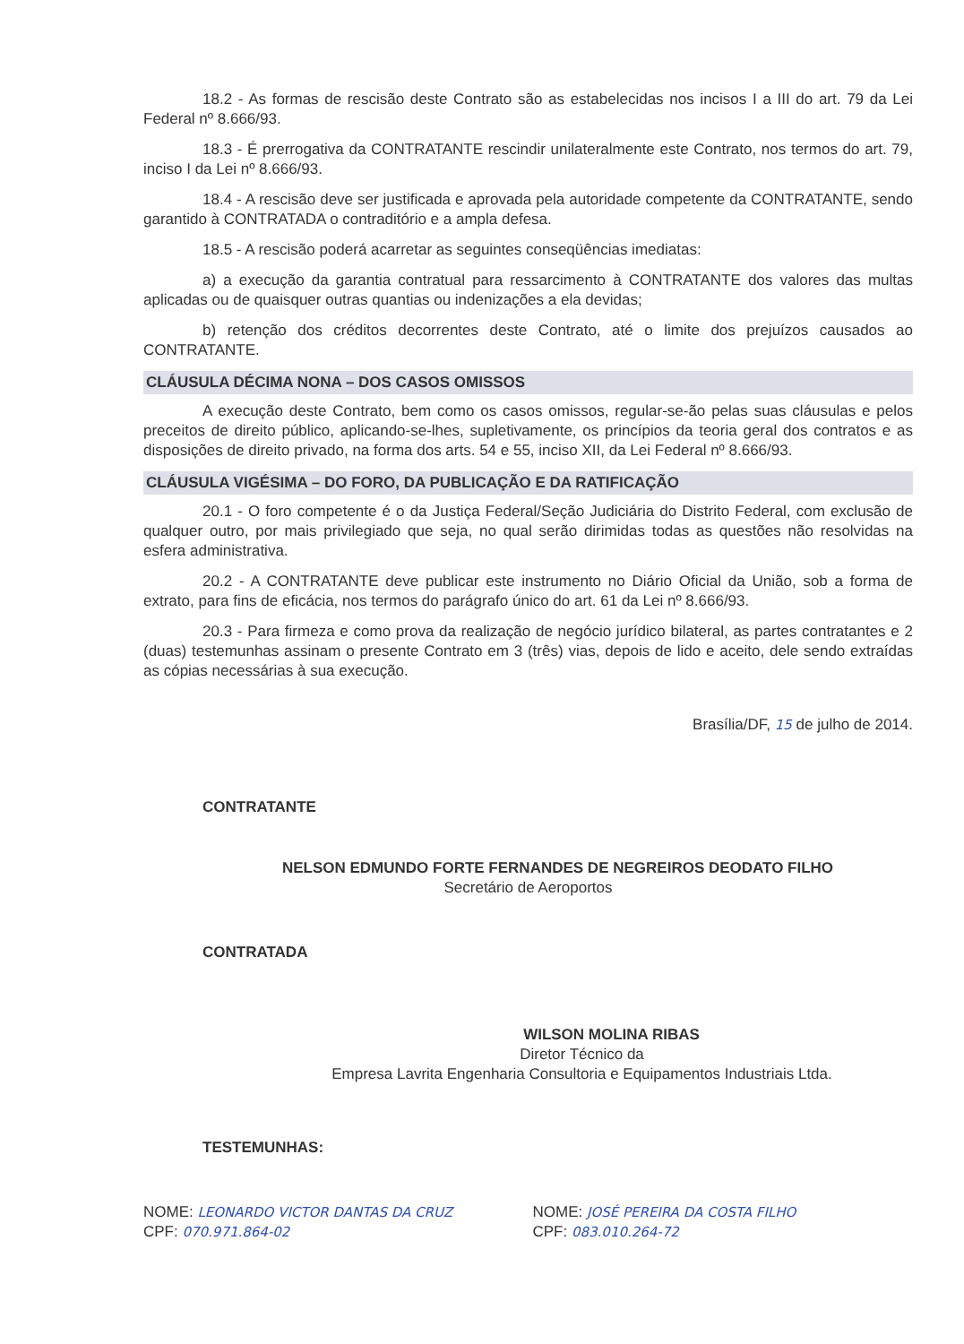18.2 - As formas de rescisão deste Contrato são as estabelecidas nos incisos I a III do art. 79 da Lei Federal nº 8.666/93.
18.3 - É prerrogativa da CONTRATANTE rescindir unilateralmente este Contrato, nos termos do art. 79, inciso I da Lei nº 8.666/93.
18.4 - A rescisão deve ser justificada e aprovada pela autoridade competente da CONTRATANTE, sendo garantido à CONTRATADA o contraditório e a ampla defesa.
18.5 - A rescisão poderá acarretar as seguintes conseqüências imediatas:
a) a execução da garantia contratual para ressarcimento à CONTRATANTE dos valores das multas aplicadas ou de quaisquer outras quantias ou indenizações a ela devidas;
b) retenção dos créditos decorrentes deste Contrato, até o limite dos prejuízos causados ao CONTRATANTE.
CLÁUSULA DÉCIMA NONA – DOS CASOS OMISSOS
A execução deste Contrato, bem como os casos omissos, regular-se-ão pelas suas cláusulas e pelos preceitos de direito público, aplicando-se-lhes, supletivamente, os princípios da teoria geral dos contratos e as disposições de direito privado, na forma dos arts. 54 e 55, inciso XII, da Lei Federal nº 8.666/93.
CLÁUSULA VIGÉSIMA – DO FORO, DA PUBLICAÇÃO E DA RATIFICAÇÃO
20.1 - O foro competente é o da Justiça Federal/Seção Judiciária do Distrito Federal, com exclusão de qualquer outro, por mais privilegiado que seja, no qual serão dirimidas todas as questões não resolvidas na esfera administrativa.
20.2 - A CONTRATANTE deve publicar este instrumento no Diário Oficial da União, sob a forma de extrato, para fins de eficácia, nos termos do parágrafo único do art. 61 da Lei nº 8.666/93.
20.3 - Para firmeza e como prova da realização de negócio jurídico bilateral, as partes contratantes e 2 (duas) testemunhas assinam o presente Contrato em 3 (três) vias, depois de lido e aceito, dele sendo extraídas as cópias necessárias à sua execução.
Brasília/DF, 15 de julho de 2014.
CONTRATANTE
NELSON EDMUNDO FORTE FERNANDES DE NEGREIROS DEODATO FILHO
Secretário de Aeroportos
CONTRATADA
WILSON MOLINA RIBAS
Diretor Técnico da
Empresa Lavrita Engenharia Consultoria e Equipamentos Industriais Ltda.
TESTEMUNHAS:
NOME: LEONARDO VICTOR DANTAS DA CRUZ
CPF: 070.971.864-02
NOME: JOSÉ PEREIRA DA COSTA FILHO
CPF: 083.010.264-72